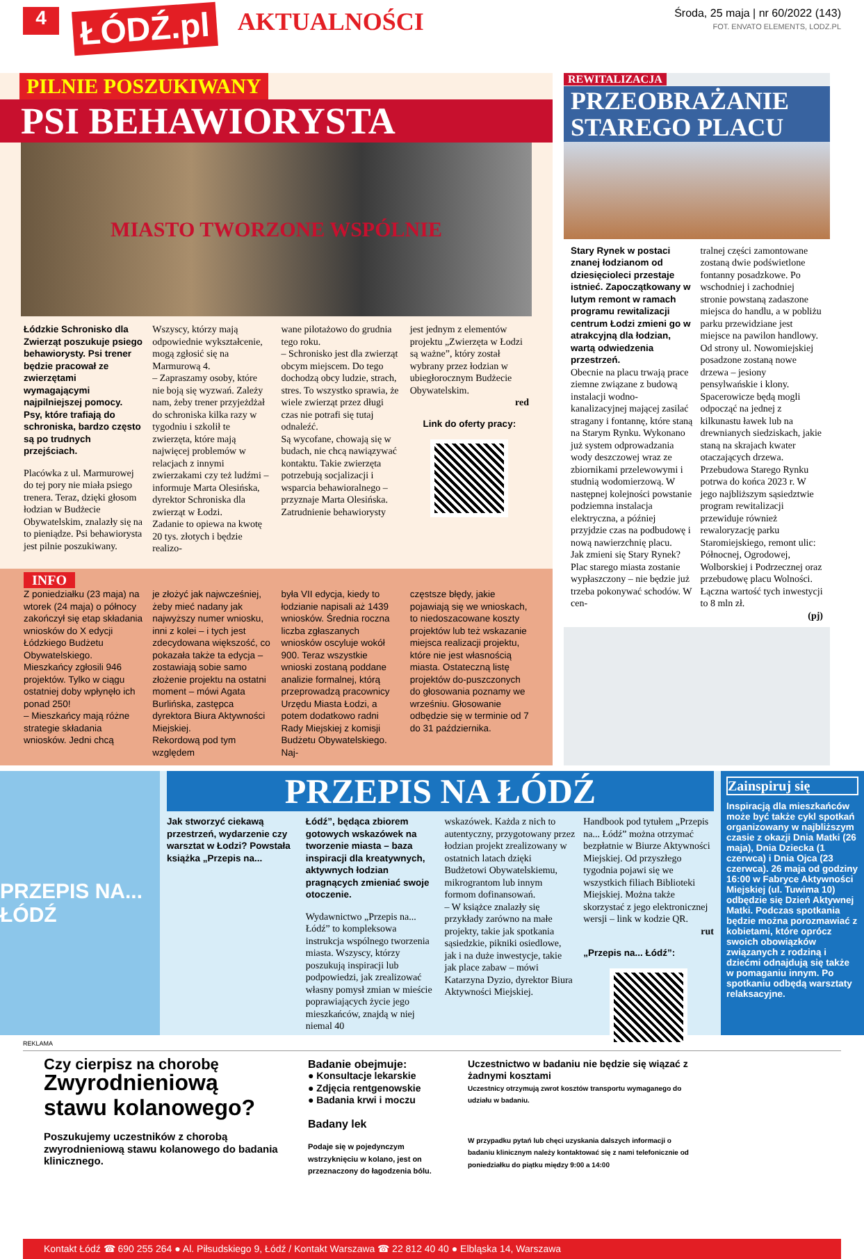4
ŁÓDŹ.pl
AKTUALNOŚCI
Środa, 25 maja | nr 60/2022 (143)
FOT. ENVATO ELEMENTS, LODZ.PL
PILNIE POSZUKIWANY
PSI BEHAWIORYSTA
MIASTO TWORZONE WSPÓLNIE
Łódzkie Schronisko dla Zwierząt poszukuje psiego behawiorysty. Psi trener będzie pracował ze zwierzętami wymagającymi najpilniejszej pomocy. Psy, które trafiają do schroniska, bardzo często są po trudnych przejściach.
Placówka z ul. Marmurowej do tej pory nie miała psiego trenera. Teraz, dzięki głosom łodzian w Budżecie Obywatelskim, znalazły się na to pieniądze. Psi behawiorysta jest pilnie poszukiwany.
Wszyscy, którzy mają odpowiednie wykształcenie, mogą zgłosić się na Marmurową 4.
– Zapraszamy osoby, które nie boją się wyzwań. Zależy nam, żeby trener przyjeżdżał do schroniska kilka razy w tygodniu i szkolił te zwierzęta, które mają najwięcej problemów w relacjach z innymi zwierzakami czy też ludźmi – informuje Marta Olesińska, dyrektor Schroniska dla zwierząt w Łodzi.
Zadanie to opiewa na kwotę 20 tys. złotych i będzie realizo-
wane pilotażowo do grudnia tego roku.
– Schronisko jest dla zwierząt obcym miejscem. Do tego dochodzą obcy ludzie, strach, stres. To wszystko sprawia, że wiele zwierząt przez długi czas nie potrafi się tutaj odnaleźć.
Są wycofane, chowają się w budach, nie chcą nawiązywać kontaktu. Takie zwierzęta potrzebują socjalizacji i wsparcia behawioralnego – przyznaje Marta Olesińska.
Zatrudnienie behawiorysty
jest jednym z elementów projektu „Zwierzęta w Łodzi są ważne”, który został wybrany przez łodzian w ubiegłorocznym Budżecie Obywatelskim.
red
Link do oferty pracy:
INFO
Z poniedziałku (23 maja) na wtorek (24 maja) o północy zakończył się etap składania wniosków do X edycji Łódzkiego Budżetu Obywatelskiego. Mieszkańcy zgłosili 946 projektów. Tylko w ciągu ostatniej doby wpłynęło ich ponad 250!
– Mieszkańcy mają różne strategie składania wniosków. Jedni chcą
je złożyć jak najwcześniej, żeby mieć nadany jak najwyższy numer wniosku, inni z kolei – i tych jest zdecydowana większość, co pokazała także ta edycja – zostawiają sobie samo złożenie projektu na ostatni moment – mówi Agata Burlińska, zastępca dyrektora Biura Aktywności Miejskiej.
Rekordową pod tym względem
była VII edycja, kiedy to łodzianie napisali aż 1439 wniosków. Średnia roczna liczba zgłaszanych wniosków oscyluje wokół 900. Teraz wszystkie wnioski zostaną poddane analizie formalnej, którą przeprowadzą pracownicy Urzędu Miasta Łodzi, a potem dodatkowo radni Rady Miejskiej z komisji Budżetu Obywatelskiego. Naj-
częstsze błędy, jakie pojawiają się we wnioskach, to niedoszacowane koszty projektów lub też wskazanie miejsca realizacji projektu, które nie jest własnością miasta. Ostateczną listę projektów do-puszczonych do głosowania poznamy we wrześniu. Głosowanie odbędzie się w terminie od 7 do 31 października.
REWITALIZACJA
PRZEOBRAŻANIE STAREGO PLACU
Stary Rynek w postaci znanej łodzianom od dziesięcioleci przestaje istnieć. Zapoczątkowany w lutym remont w ramach programu rewitalizacji centrum Łodzi zmieni go w atrakcyjną dla łodzian, wartą odwiedzenia przestrzeń.
Obecnie na placu trwają prace ziemne związane z budową instalacji wodno-kanalizacyjnej mającej zasilać stragany i fontannę, które staną na Starym Rynku. Wykonano już system odprowadzania wody deszczowej wraz ze zbiornikami przelewowymi i studnią wodomierzową. W następnej kolejności powstanie podziemna instalacja elektryczna, a później przyjdzie czas na podbudowę i nową nawierzchnię placu.
Jak zmieni się Stary Rynek? Plac starego miasta zostanie wypłaszczony – nie będzie już trzeba pokonywać schodów. W cen-
tralnej części zamontowane zostaną dwie podświetlone fontanny posadzkowe. Po wschodniej i zachodniej stronie powstaną zadaszone miejsca do handlu, a w pobliżu parku przewidziane jest miejsce na pawilon handlowy. Od strony ul. Nowomiejskiej posadzone zostaną nowe drzewa – jesiony pensylwańskie i klony. Spacerowicze będą mogli odpocząć na jednej z kilkunastu ławek lub na drewnianych siedziskach, jakie staną na skrajach kwater otaczających drzewa.
Przebudowa Starego Rynku potrwa do końca 2023 r. W jego najbliższym sąsiedztwie program rewitalizacji przewiduje również rewaloryzację parku Staromiejskiego, remont ulic: Północnej, Ogrodowej, Wolborskiej i Podrzecznej oraz przebudowę placu Wolności. Łączna wartość tych inwestycji to 8 mln zł.
(pj)
PRZEPIS NA... ŁÓDŹ
PRZEPIS NA ŁÓDŹ
Jak stworzyć ciekawą przestrzeń, wydarzenie czy warsztat w Łodzi? Powstała książka „Przepis na...
Łódź”, będąca zbiorem gotowych wskazówek na tworzenie miasta – baza inspiracji dla kreatywnych, aktywnych łodzian pragnących zmieniać swoje otoczenie.
Wydawnictwo „Przepis na... Łódź” to kompleksowa instrukcja wspólnego tworzenia miasta. Wszyscy, którzy poszukują inspiracji lub podpowiedzi, jak zrealizować własny pomysł zmian w mieście poprawiających życie jego mieszkańców, znajdą w niej niemal 40
wskazówek. Każda z nich to autentyczny, przygotowany przez łodzian projekt zrealizowany w ostatnich latach dzięki Budżetowi Obywatelskiemu, mikrograntom lub innym formom dofinansowań.
– W książce znalazły się przykłady zarówno na małe projekty, takie jak spotkania sąsiedzkie, pikniki osiedlowe, jak i na duże inwestycje, takie jak place zabaw – mówi Katarzyna Dyzio, dyrektor Biura Aktywności Miejskiej.
Handbook pod tytułem „Przepis na... Łódź” można otrzymać bezpłatnie w Biurze Aktywności Miejskiej. Od przyszłego tygodnia pojawi się we wszystkich filiach Biblioteki Miejskiej. Można także skorzystać z jego elektronicznej wersji – link w kodzie QR.
rut
„Przepis na... Łódź”:
Zainspiruj się
Inspiracją dla mieszkańców może być także cykl spotkań organizowany w najbliższym czasie z okazji Dnia Matki (26 maja), Dnia Dziecka (1 czerwca) i Dnia Ojca (23 czerwca). 26 maja od godziny 16:00 w Fabryce Aktywności Miejskiej (ul. Tuwima 10) odbędzie się Dzień Aktywnej Matki. Podczas spotkania będzie można porozmawiać z kobietami, które oprócz swoich obowiązków związanych z rodziną i dziećmi odnajdują się także w pomaganiu innym. Po spotkaniu odbędą warsztaty relaksacyjne.
REKLAMA
Czy cierpisz na chorobę
Zwyrodnieniową stawu kolanowego?
Poszukujemy uczestników z chorobą zwyrodnieniową stawu kolanowego do badania klinicznego.
Badanie obejmuje:
● Konsultacje lekarskie
● Zdjęcia rentgenowskie
● Badania krwi i moczu
Badany lek
Podaje się w pojedynczym wstrzyknięciu w kolano, jest on przeznaczony do łagodzenia bólu.
Uczestnictwo w badaniu nie będzie się wiązać z żadnymi kosztami
Uczestnicy otrzymują zwrot kosztów transportu wymaganego do udziału w badaniu.
W przypadku pytań lub chęci uzyskania dalszych informacji o badaniu klinicznym należy kontaktować się z nami telefonicznie od poniedziałku do piątku między 9:00 a 14:00
Kontakt Łódź ☎ 690 255 264 ● Al. Piłsudskiego 9, Łódź / Kontakt Warszawa ☎ 22 812 40 40 ● Elbląska 14, Warszawa